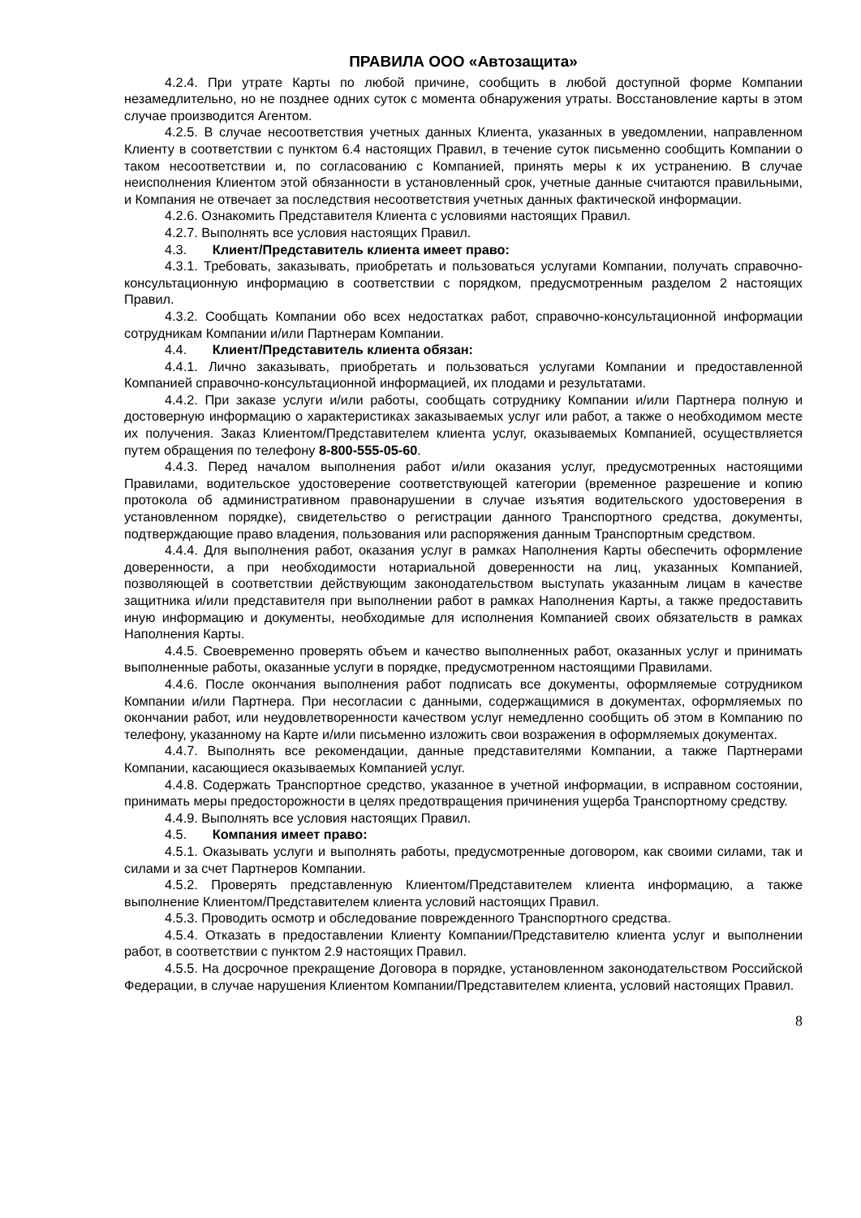ПРАВИЛА ООО «Автозащита»
4.2.4. При утрате Карты по любой причине, сообщить в любой доступной форме Компании незамедлительно, но не позднее одних суток с момента обнаружения утраты. Восстановление карты в этом случае производится Агентом.
4.2.5. В случае несоответствия учетных данных Клиента, указанных в уведомлении, направленном Клиенту в соответствии с пунктом 6.4 настоящих Правил, в течение суток письменно сообщить Компании о таком несоответствии и, по согласованию с Компанией, принять меры к их устранению. В случае неисполнения Клиентом этой обязанности в установленный срок, учетные данные считаются правильными, и Компания не отвечает за последствия несоответствия учетных данных фактической информации.
4.2.6. Ознакомить Представителя Клиента с условиями настоящих Правил.
4.2.7. Выполнять все условия настоящих Правил.
4.3. Клиент/Представитель клиента имеет право:
4.3.1. Требовать, заказывать, приобретать и пользоваться услугами Компании, получать справочно-консультационную информацию в соответствии с порядком, предусмотренным разделом 2 настоящих Правил.
4.3.2. Сообщать Компании обо всех недостатках работ, справочно-консультационной информации сотрудникам Компании и/или Партнерам Компании.
4.4. Клиент/Представитель клиента обязан:
4.4.1. Лично заказывать, приобретать и пользоваться услугами Компании и предоставленной Компанией справочно-консультационной информацией, их плодами и результатами.
4.4.2. При заказе услуги и/или работы, сообщать сотруднику Компании и/или Партнера полную и достоверную информацию о характеристиках заказываемых услуг или работ, а также о необходимом месте их получения. Заказ Клиентом/Представителем клиента услуг, оказываемых Компанией, осуществляется путем обращения по телефону 8-800-555-05-60.
4.4.3. Перед началом выполнения работ и/или оказания услуг, предусмотренных настоящими Правилами, водительское удостоверение соответствующей категории (временное разрешение и копию протокола об административном правонарушении в случае изъятия водительского удостоверения в установленном порядке), свидетельство о регистрации данного Транспортного средства, документы, подтверждающие право владения, пользования или распоряжения данным Транспортным средством.
4.4.4. Для выполнения работ, оказания услуг в рамках Наполнения Карты обеспечить оформление доверенности, а при необходимости нотариальной доверенности на лиц, указанных Компанией, позволяющей в соответствии действующим законодательством выступать указанным лицам в качестве защитника и/или представителя при выполнении работ в рамках Наполнения Карты, а также предоставить иную информацию и документы, необходимые для исполнения Компанией своих обязательств в рамках Наполнения Карты.
4.4.5. Своевременно проверять объем и качество выполненных работ, оказанных услуг и принимать выполненные работы, оказанные услуги в порядке, предусмотренном настоящими Правилами.
4.4.6. После окончания выполнения работ подписать все документы, оформляемые сотрудником Компании и/или Партнера. При несогласии с данными, содержащимися в документах, оформляемых по окончании работ, или неудовлетворенности качеством услуг немедленно сообщить об этом в Компанию по телефону, указанному на Карте и/или письменно изложить свои возражения в оформляемых документах.
4.4.7. Выполнять все рекомендации, данные представителями Компании, а также Партнерами Компании, касающиеся оказываемых Компанией услуг.
4.4.8. Содержать Транспортное средство, указанное в учетной информации, в исправном состоянии, принимать меры предосторожности в целях предотвращения причинения ущерба Транспортному средству.
4.4.9. Выполнять все условия настоящих Правил.
4.5. Компания имеет право:
4.5.1. Оказывать услуги и выполнять работы, предусмотренные договором, как своими силами, так и силами и за счет Партнеров Компании.
4.5.2. Проверять представленную Клиентом/Представителем клиента информацию, а также выполнение Клиентом/Представителем клиента условий настоящих Правил.
4.5.3. Проводить осмотр и обследование поврежденного Транспортного средства.
4.5.4. Отказать в предоставлении Клиенту Компании/Представителю клиента услуг и выполнении работ, в соответствии с пунктом 2.9 настоящих Правил.
4.5.5. На досрочное прекращение Договора в порядке, установленном законодательством Российской Федерации, в случае нарушения Клиентом Компании/Представителем клиента, условий настоящих Правил.
8